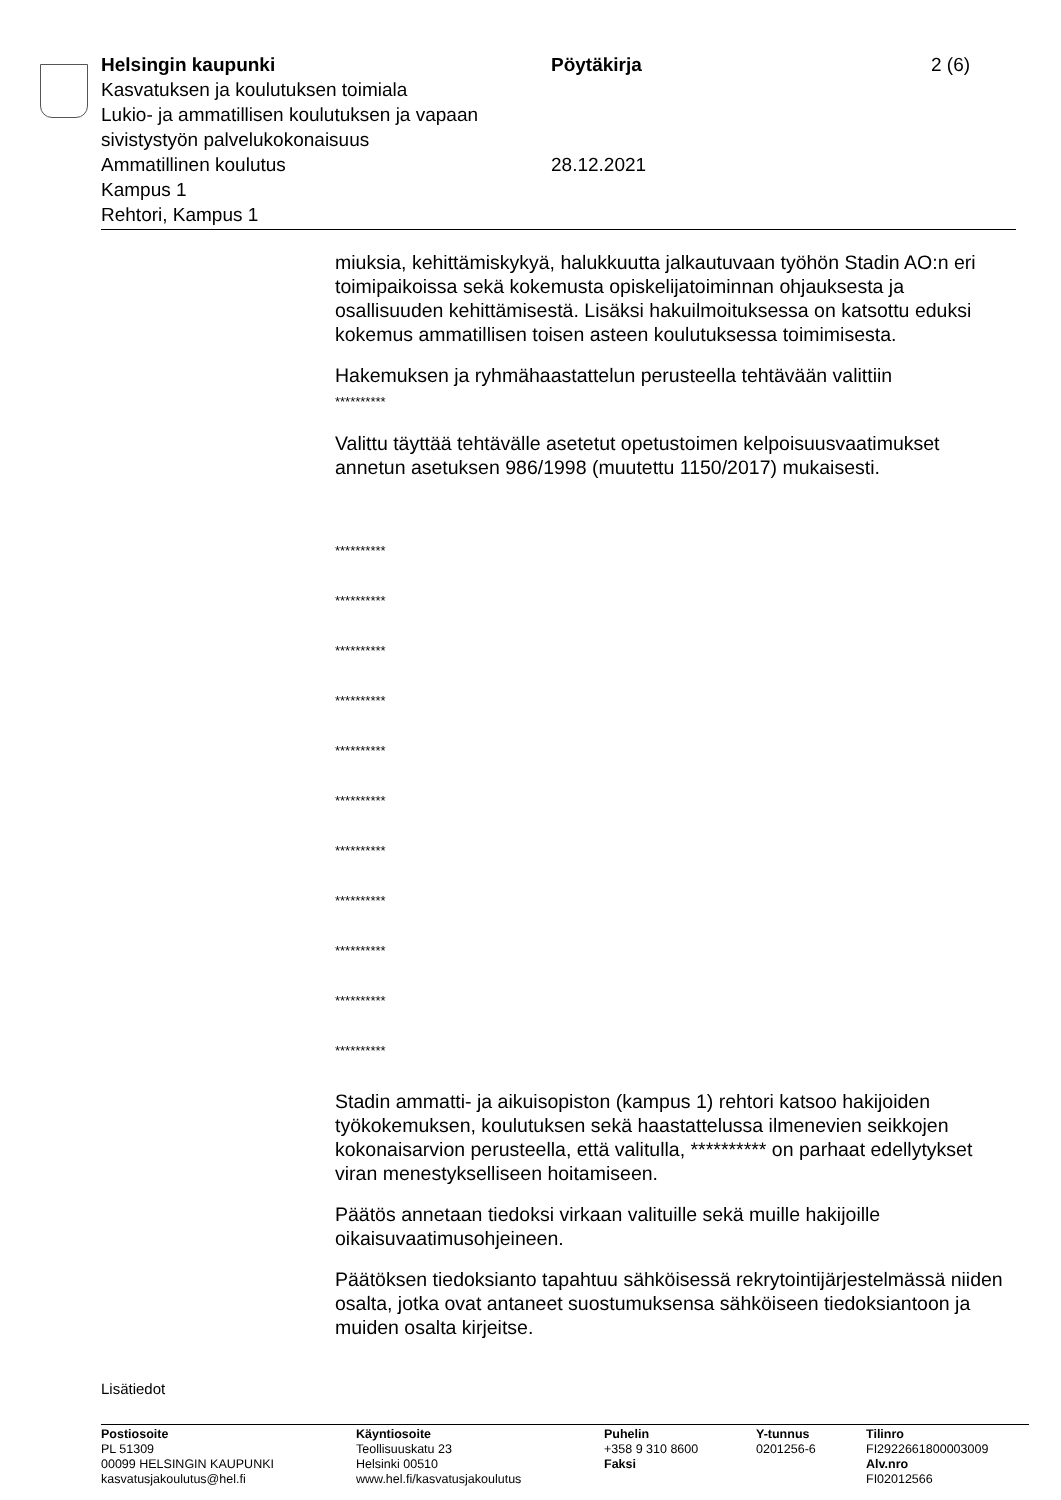Helsingin kaupunki Pöytäkirja 2 (6)
Kasvatuksen ja koulutuksen toimiala
Lukio- ja ammatillisen koulutuksen ja vapaan
sivistystyön palvelukokonaisuus
Ammatillinen koulutus 28.12.2021
Kampus 1
Rehtori, Kampus 1
miuksia, kehittämiskykyä, halukkuutta jalkautuvaan työhön Stadin AO:n eri toimipaikoissa sekä kokemusta opiskelijatoiminnan ohjauksesta ja osallisuuden kehittämisestä. Lisäksi hakuilmoituksessa on katsottu eduksi kokemus ammatillisen toisen asteen koulutuksessa toimimisesta.
Hakemuksen ja ryhmähaastattelun perusteella tehtävään valittiin
**********
Valittu täyttää tehtävälle asetetut opetustoimen kelpoisuusvaatimukset annetun asetuksen 986/1998 (muutettu 1150/2017) mukaisesti.
**********
**********
**********
**********
**********
**********
**********
**********
**********
**********
**********
Stadin ammatti- ja aikuisopiston (kampus 1) rehtori katsoo hakijoiden työkokemuksen, koulutuksen sekä haastattelussa ilmenevien seikkojen kokonaisarvion perusteella, että valitulla, ********** on parhaat edellytykset viran menestykselliseen hoitamiseen.
Päätös annetaan tiedoksi virkaan valituille sekä muille hakijoille oikaisuvaatimusohjeineen.
Päätöksen tiedoksianto tapahtuu sähköisessä rekrytointijärjestelmässä niiden osalta, jotka ovat antaneet suostumuksensa sähköiseen tiedoksiantoon ja muiden osalta kirjeitse.
Lisätiedot
Postiosoite
PL 51309
00099 HELSINGIN KAUPUNKI
kasvatusjakoulutus@hel.fi
Käyntiosoite
Teollisuuskatu 23
Helsinki 00510
www.hel.fi/kasvatusjakoulutus
Puhelin
+358 9 310 8600
Faksi
Y-tunnus
0201256-6
Tilinro
FI2922661800003009
Alv.nro
FI02012566